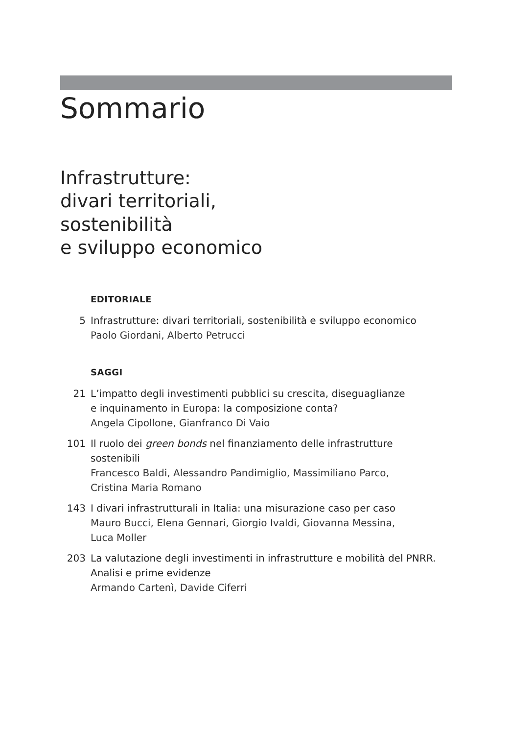Sommario
Infrastrutture:
divari territoriali,
sostenibilità
e sviluppo economico
EDITORIALE
5 Infrastrutture: divari territoriali, sostenibilità e sviluppo economico
Paolo Giordani, Alberto Petrucci
SAGGI
21 L’impatto degli investimenti pubblici su crescita, diseguaglianze
e inquinamento in Europa: la composizione conta?
Angela Cipollone, Gianfranco Di Vaio
101 Il ruolo dei green bonds nel finanziamento delle infrastrutture
sostenibili
Francesco Baldi, Alessandro Pandimiglio, Massimiliano Parco,
Cristina Maria Romano
143 I divari infrastrutturali in Italia: una misurazione caso per caso
Mauro Bucci, Elena Gennari, Giorgio Ivaldi, Giovanna Messina,
Luca Moller
203 La valutazione degli investimenti in infrastrutture e mobilità del PNRR.
Analisi e prime evidenze
Armando Cartenì, Davide Ciferri